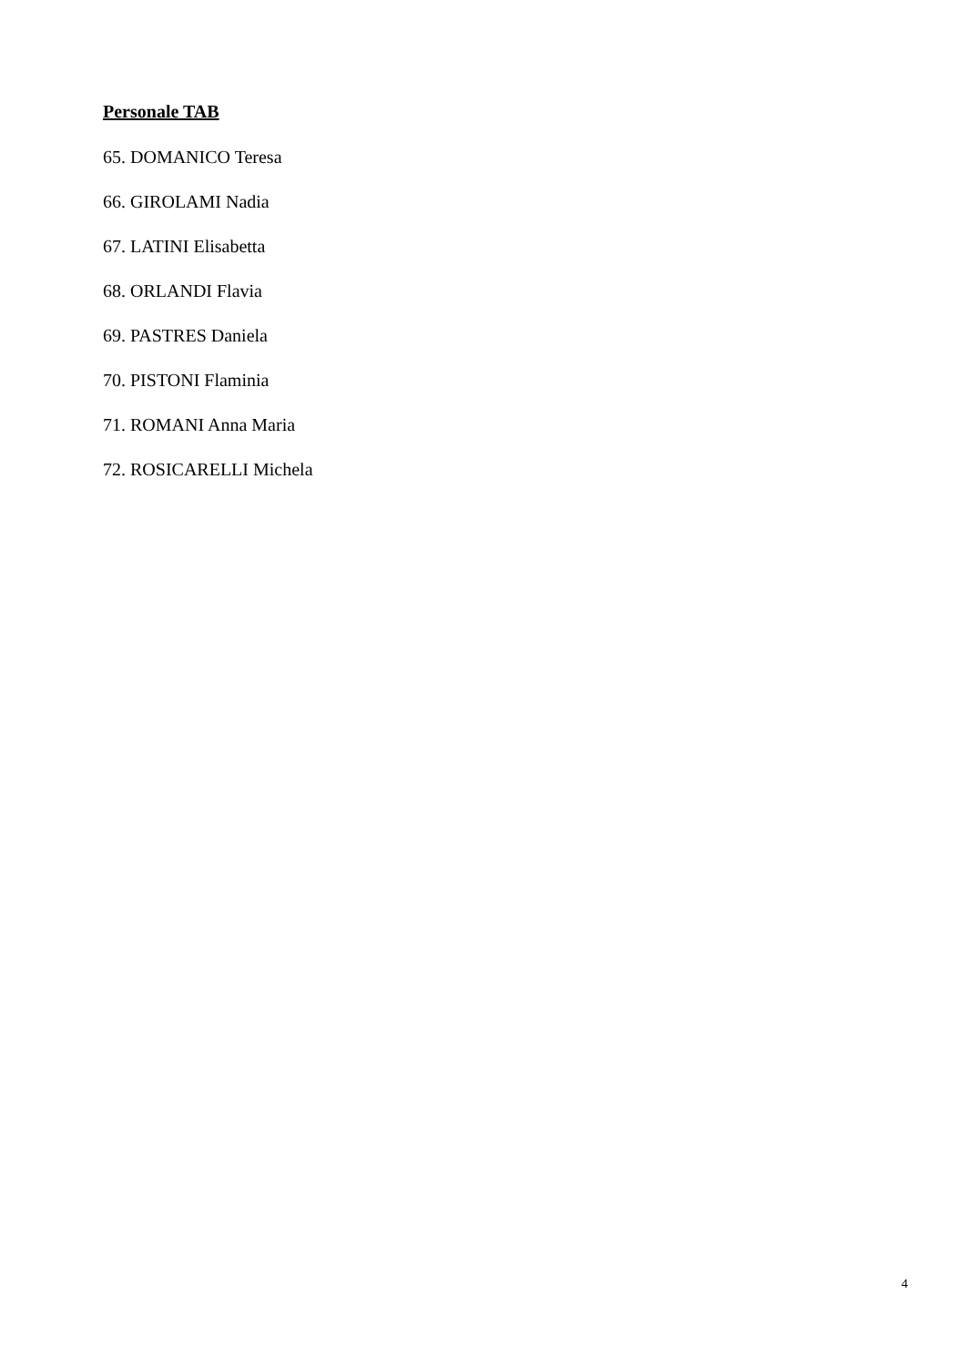Personale TAB
65. DOMANICO Teresa
66. GIROLAMI Nadia
67. LATINI Elisabetta
68. ORLANDI Flavia
69. PASTRES Daniela
70. PISTONI Flaminia
71. ROMANI Anna Maria
72. ROSICARELLI Michela
4